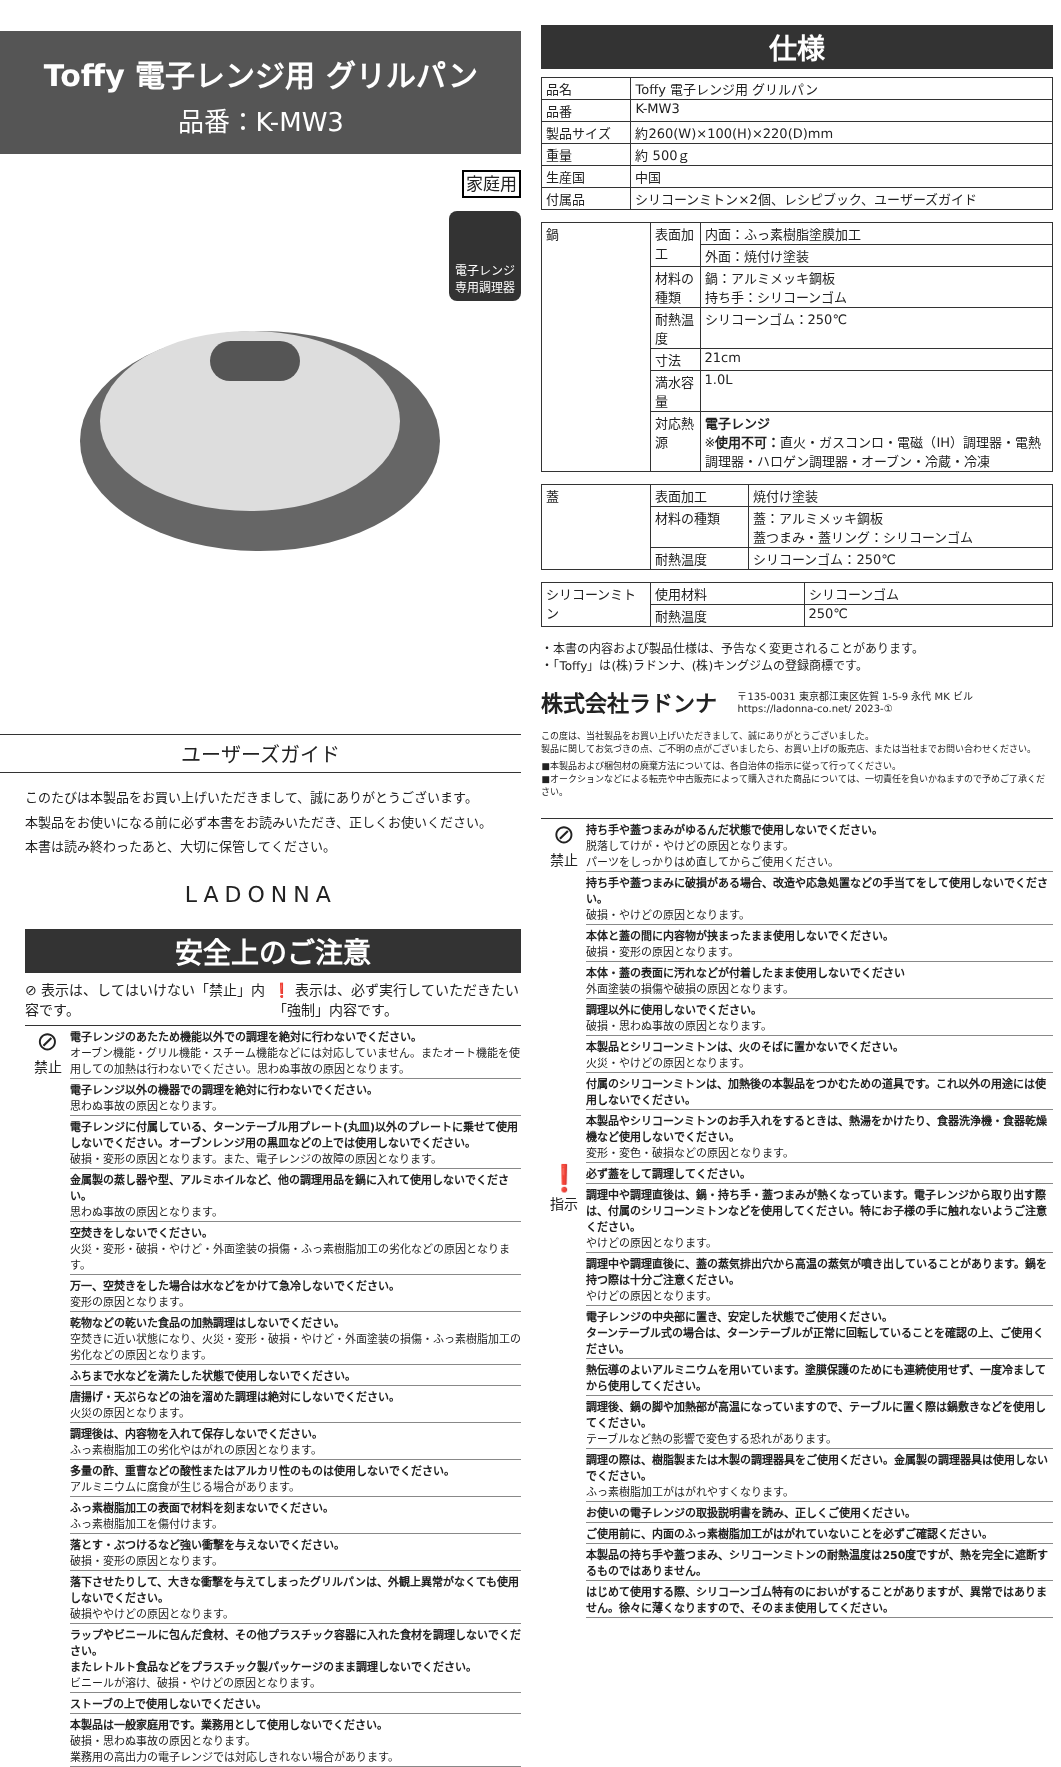Toffy 電子レンジ用 グリルパン
品番：K-MW3
家庭用
電子レンジ
専用調理器
ユーザーズガイド
このたびは本製品をお買い上げいただきまして、誠にありがとうございます。
本製品をお使いになる前に必ず本書をお読みいただき、正しくお使いください。
本書は読み終わったあと、大切に保管してください。
LADONNA
安全上のご注意
⊘ 表示は、してはいけない「禁止」内容です。
❗ 表示は、必ず実行していただきたい「強制」内容です。
⊘
禁止
電子レンジのあたため機能以外での調理を絶対に行わないでください。
オーブン機能・グリル機能・スチーム機能などには対応していません。またオート機能を使用しての加熱は行わないでください。思わぬ事故の原因となります。
電子レンジ以外の機器での調理を絶対に行わないでください。
思わぬ事故の原因となります。
電子レンジに付属している、ターンテーブル用プレート(丸皿)以外のプレートに乗せて使用しないでください。オーブンレンジ用の黒皿などの上では使用しないでください。
破損・変形の原因となります。また、電子レンジの故障の原因となります。
金属製の蒸し器や型、アルミホイルなど、他の調理用品を鍋に入れて使用しないでください。
思わぬ事故の原因となります。
空焚きをしないでください。
火災・変形・破損・やけど・外面塗装の損傷・ふっ素樹脂加工の劣化などの原因となります。
万一、空焚きをした場合は水などをかけて急冷しないでください。
変形の原因となります。
乾物などの乾いた食品の加熱調理はしないでください。
空焚きに近い状態になり、火災・変形・破損・やけど・外面塗装の損傷・ふっ素樹脂加工の劣化などの原因となります。
ふちまで水などを満たした状態で使用しないでください。
唐揚げ・天ぷらなどの油を溜めた調理は絶対にしないでください。
火災の原因となります。
調理後は、内容物を入れて保存しないでください。
ふっ素樹脂加工の劣化やはがれの原因となります。
多量の酢、重曹などの酸性またはアルカリ性のものは使用しないでください。
アルミニウムに腐食が生じる場合があります。
ふっ素樹脂加工の表面で材料を刻まないでください。
ふっ素樹脂加工を傷付けます。
落とす・ぶつけるなど強い衝撃を与えないでください。
破損・変形の原因となります。
落下させたりして、大きな衝撃を与えてしまったグリルパンは、外観上異常がなくても使用しないでください。
破損ややけどの原因となります。
ラップやビニールに包んだ食材、その他プラスチック容器に入れた食材を調理しないでください。
またレトルト食品などをプラスチック製パッケージのまま調理しないでください。
ビニールが溶け、破損・やけどの原因となります。
ストーブの上で使用しないでください。
本製品は一般家庭用です。業務用として使用しないでください。
破損・思わぬ事故の原因となります。
業務用の高出力の電子レンジでは対応しきれない場合があります。
仕様
| 品名 | Toffy 電子レンジ用 グリルパン |
| 品番 | K-MW3 |
| 製品サイズ | 約260(W)×100(H)×220(D)mm |
| 重量 | 約 500ｇ |
| 生産国 | 中国 |
| 付属品 | シリコーンミトン×2個、レシピブック、ユーザーズガイド |
| 鍋 | 表面加工 | 内面：ふっ素樹脂塗膜加工 |
| | | 外面：焼付け塗装 |
| | 材料の種類 | 鍋：アルミメッキ鋼板 持ち手：シリコーンゴム |
| | 耐熱温度 | シリコーンゴム：250℃ |
| | 寸法 | 21cm |
| | 満水容量 | 1.0L |
| | 対応熱源 | 電子レンジ ※ 使用不可： 直火・ガスコンロ・電磁（IH）調理器・電熱調理器・ハロゲン調理器・オーブン・冷蔵・冷凍 |
| 蓋 | 表面加工 | 焼付け塗装 |
| | 材料の種類 | 蓋：アルミメッキ鋼板 蓋つまみ・蓋リング：シリコーンゴム |
| | 耐熱温度 | シリコーンゴム：250℃ |
| シリコーンミトン | 使用材料 | シリコーンゴム |
| | 耐熱温度 | 250℃ |
・本書の内容および製品仕様は、予告なく変更されることがあります。
・「Toffy」は(株)ラドンナ、(株)キングジムの登録商標です。
株式会社ラドンナ
〒135-0031 東京都江東区佐賀 1-5-9 永代 MK ビル
https://ladonna-co.net/ 2023-①
この度は、当社製品をお買い上げいただきまして、誠にありがとうございました。
製品に関してお気づきの点、ご不明の点がございましたら、お買い上げの販売店、または当社までお問い合わせください。
■本製品および梱包材の廃棄方法については、各自治体の指示に従って行ってください。
■オークションなどによる転売や中古販売によって購入された商品については、一切責任を負いかねますので予めご了承ください。
⊘
禁止
持ち手や蓋つまみがゆるんだ状態で使用しないでください。
脱落してけが・やけどの原因となります。
パーツをしっかりはめ直してからご使用ください。
持ち手や蓋つまみに破損がある場合、改造や応急処置などの手当てをして使用しないでください。
破損・やけどの原因となります。
本体と蓋の間に内容物が挟まったまま使用しないでください。
破損・変形の原因となります。
本体・蓋の表面に汚れなどが付着したまま使用しないでください
外面塗装の損傷や破損の原因となります。
調理以外に使用しないでください。
破損・思わぬ事故の原因となります。
本製品とシリコーンミトンは、火のそばに置かないでください。
火災・やけどの原因となります。
付属のシリコーンミトンは、加熱後の本製品をつかむための道具です。これ以外の用途には使用しないでください。
本製品やシリコーンミトンのお手入れをするときは、熱湯をかけたり、食器洗浄機・食器乾燥機など使用しないでください。
変形・変色・破損などの原因となります。
❗
指示
必ず蓋をして調理してください。
調理中や調理直後は、鍋・持ち手・蓋つまみが熱くなっています。電子レンジから取り出す際は、付属のシリコーンミトンなどを使用してください。特にお子様の手に触れないようご注意ください。
やけどの原因となります。
調理中や調理直後に、蓋の蒸気排出穴から高温の蒸気が噴き出していることがあります。鍋を持つ際は十分ご注意ください。
やけどの原因となります。
電子レンジの中央部に置き、安定した状態でご使用ください。
ターンテーブル式の場合は、ターンテーブルが正常に回転していることを確認の上、ご使用ください。
熱伝導のよいアルミニウムを用いています。塗膜保護のためにも連続使用せず、一度冷ましてから使用してください。
調理後、鍋の脚や加熱部が高温になっていますので、テーブルに置く際は鍋敷きなどを使用してください。
テーブルなど熱の影響で変色する恐れがあります。
調理の際は、樹脂製または木製の調理器具をご使用ください。金属製の調理器具は使用しないでください。
ふっ素樹脂加工がはがれやすくなります。
お使いの電子レンジの取扱説明書を読み、正しくご使用ください。
ご使用前に、内面のふっ素樹脂加工がはがれていないことを必ずご確認ください。
本製品の持ち手や蓋つまみ、シリコーンミトンの耐熱温度は250度ですが、熱を完全に遮断するものではありません。
はじめて使用する際、シリコーンゴム特有のにおいがすることがありますが、異常ではありません。徐々に薄くなりますので、そのまま使用してください。